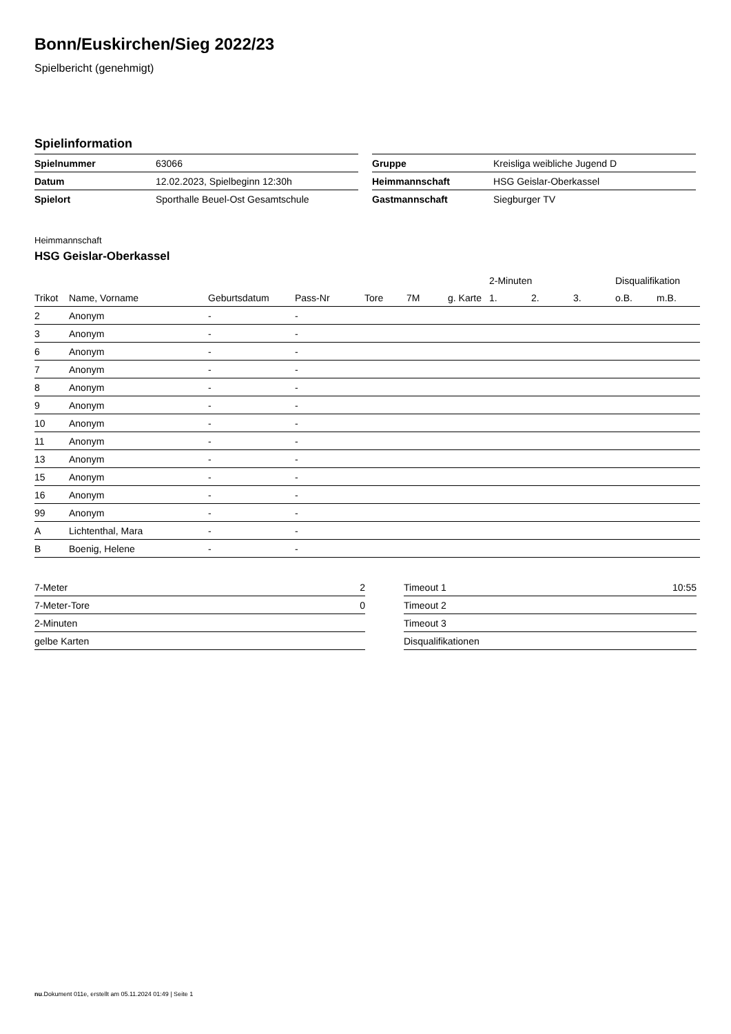Bonn/Euskirchen/Sieg 2022/23
Spielbericht (genehmigt)
Spielinformation
| Spielnummer | 63066 |
| Datum | 12.02.2023, Spielbeginn 12:30h |
| Spielort | Sporthalle Beuel-Ost Gesamtschule |
| Gruppe | Kreisliga weibliche Jugend D |
| Heimmannschaft | HSG Geislar-Oberkassel |
| Gastmannschaft | Siegburger TV |
Heimmannschaft
HSG Geislar-Oberkassel
| | | | | | | | 2-Minuten | | | Disqualifikation | |
| --- | --- | --- | --- | --- | --- | --- | --- | --- | --- | --- | --- |
| Trikot | Name, Vorname | Geburtsdatum | Pass-Nr | Tore | 7M | g. Karte | 1. | 2. | 3. | o.B. | m.B. |
| 2 | Anonym | - | - | | | | | | | | |
| 3 | Anonym | - | - | | | | | | | | |
| 6 | Anonym | - | - | | | | | | | | |
| 7 | Anonym | - | - | | | | | | | | |
| 8 | Anonym | - | - | | | | | | | | |
| 9 | Anonym | - | - | | | | | | | | |
| 10 | Anonym | - | - | | | | | | | | |
| 11 | Anonym | - | - | | | | | | | | |
| 13 | Anonym | - | - | | | | | | | | |
| 15 | Anonym | - | - | | | | | | | | |
| 16 | Anonym | - | - | | | | | | | | |
| 99 | Anonym | - | - | | | | | | | | |
| A | Lichtenthal, Mara | - | - | | | | | | | | |
| B | Boenig, Helene | - | - | | | | | | | | |
| 7-Meter | 2 |
| 7-Meter-Tore | 0 |
| 2-Minuten | |
| gelbe Karten | |
| Timeout 1 | 10:55 |
| Timeout 2 | |
| Timeout 3 | |
| Disqualifikationen | |
nu.Dokument 011e, erstellt am 05.11.2024 01:49 | Seite 1